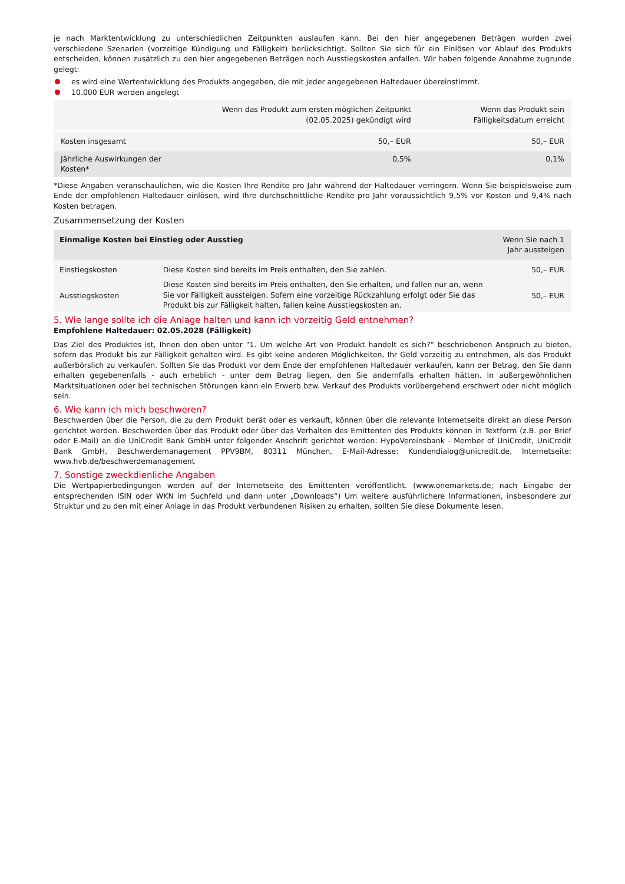je nach Marktentwicklung zu unterschiedlichen Zeitpunkten auslaufen kann. Bei den hier angegebenen Beträgen wurden zwei verschiedene Szenarien (vorzeitige Kündigung und Fälligkeit) berücksichtigt. Sollten Sie sich für ein Einlösen vor Ablauf des Produkts entscheiden, können zusätzlich zu den hier angegebenen Beträgen noch Ausstiegskosten anfallen. Wir haben folgende Annahme zugrunde gelegt:
es wird eine Wertentwicklung des Produkts angegeben, die mit jeder angegebenen Haltedauer übereinstimmt.
10.000 EUR werden angelegt
| | Wenn das Produkt zum ersten möglichen Zeitpunkt (02.05.2025) gekündigt wird | Wenn das Produkt sein Fälligkeitsdatum erreicht |
| --- | --- | --- |
| Kosten insgesamt | 50,– EUR | 50,– EUR |
| Jährliche Auswirkungen der Kosten* | 0,5% | 0,1% |
*Diese Angaben veranschaulichen, wie die Kosten Ihre Rendite pro Jahr während der Haltedauer verringern. Wenn Sie beispielsweise zum Ende der empfohlenen Haltedauer einlösen, wird Ihre durchschnittliche Rendite pro Jahr voraussichtlich 9,5% vor Kosten und 9,4% nach Kosten betragen.
Zusammensetzung der Kosten
| Einmalige Kosten bei Einstieg oder Ausstieg | | Wenn Sie nach 1 Jahr aussteigen |
| --- | --- | --- |
| Einstiegskosten | Diese Kosten sind bereits im Preis enthalten, den Sie zahlen. | 50,– EUR |
| Ausstiegskosten | Diese Kosten sind bereits im Preis enthalten, den Sie erhalten, und fallen nur an, wenn Sie vor Fälligkeit aussteigen. Sofern eine vorzeitige Rückzahlung erfolgt oder Sie das Produkt bis zur Fälligkeit halten, fallen keine Ausstiegskosten an. | 50,– EUR |
5. Wie lange sollte ich die Anlage halten und kann ich vorzeitig Geld entnehmen?
Empfohlene Haltedauer: 02.05.2028 (Fälligkeit)
Das Ziel des Produktes ist, Ihnen den oben unter "1. Um welche Art von Produkt handelt es sich?“ beschriebenen Anspruch zu bieten, sofern das Produkt bis zur Fälligkeit gehalten wird. Es gibt keine anderen Möglichkeiten, Ihr Geld vorzeitig zu entnehmen, als das Produkt außerbörslich zu verkaufen. Sollten Sie das Produkt vor dem Ende der empfohlenen Haltedauer verkaufen, kann der Betrag, den Sie dann erhalten gegebenenfalls - auch erheblich - unter dem Betrag liegen, den Sie andernfalls erhalten hätten. In außergewöhnlichen Marktsituationen oder bei technischen Störungen kann ein Erwerb bzw. Verkauf des Produkts vorübergehend erschwert oder nicht möglich sein.
6. Wie kann ich mich beschweren?
Beschwerden über die Person, die zu dem Produkt berät oder es verkauft, können über die relevante Internetseite direkt an diese Person gerichtet werden. Beschwerden über das Produkt oder über das Verhalten des Emittenten des Produkts können in Textform (z.B. per Brief oder E-Mail) an die UniCredit Bank GmbH unter folgender Anschrift gerichtet werden: HypoVereinsbank - Member of UniCredit, UniCredit Bank GmbH, Beschwerdemanagement PPV9BM, 80311 München, E-Mail-Adresse: Kundendialog@unicredit.de, Internetseite: www.hvb.de/beschwerdemanagement
7. Sonstige zweckdienliche Angaben
Die Wertpapierbedingungen werden auf der Internetseite des Emittenten veröffentlicht. (www.onemarkets.de; nach Eingabe der entsprechenden ISIN oder WKN im Suchfeld und dann unter „Downloads“) Um weitere ausführlichere Informationen, insbesondere zur Struktur und zu den mit einer Anlage in das Produkt verbundenen Risiken zu erhalten, sollten Sie diese Dokumente lesen.